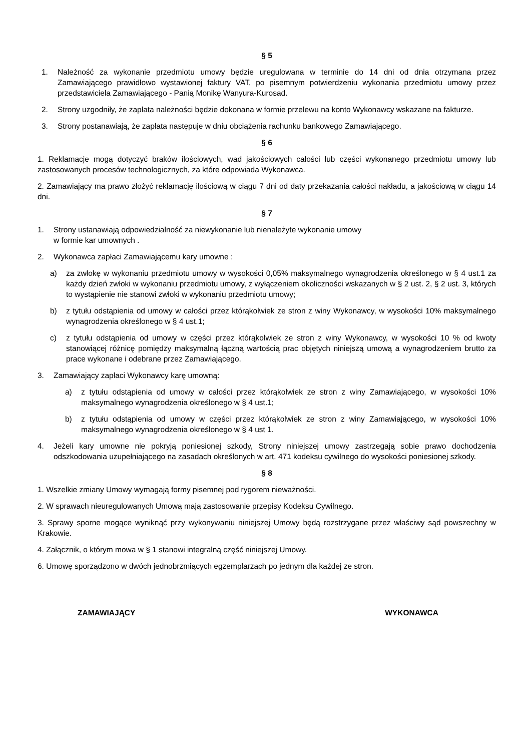§ 5
1. Należność za wykonanie przedmiotu umowy będzie uregulowana w terminie do 14 dni od dnia otrzymana przez Zamawiającego prawidłowo wystawionej faktury VAT, po pisemnym potwierdzeniu wykonania przedmiotu umowy przez przedstawiciela Zamawiającego - Panią Monikę Wanyura-Kurosad.
2. Strony uzgodniły, że zapłata należności będzie dokonana w formie przelewu na konto Wykonawcy wskazane na fakturze.
3. Strony postanawiają, że zapłata następuje w dniu obciążenia rachunku bankowego Zamawiającego.
§ 6
1. Reklamacje mogą dotyczyć braków ilościowych, wad jakościowych całości lub części wykonanego przedmiotu umowy lub zastosowanych procesów technologicznych, za które odpowiada Wykonawca.
2. Zamawiający ma prawo złożyć reklamację ilościową w ciągu 7 dni od daty przekazania całości nakładu, a jakościową w ciągu 14 dni.
§ 7
1. Strony ustanawiają odpowiedzialność za niewykonanie lub nienależyte wykonanie umowy
w formie kar umownych .
2. Wykonawca zapłaci Zamawiającemu kary umowne :
a) za zwłokę w wykonaniu przedmiotu umowy w wysokości 0,05% maksymalnego wynagrodzenia określonego w § 4 ust.1 za każdy dzień zwłoki w wykonaniu przedmiotu umowy, z wyłączeniem okoliczności wskazanych w § 2 ust. 2, § 2 ust. 3, których to wystąpienie nie stanowi zwłoki w wykonaniu przedmiotu umowy;
b) z tytułu odstąpienia od umowy w całości przez którąkolwiek ze stron z winy Wykonawcy, w wysokości 10% maksymalnego wynagrodzenia określonego w § 4 ust.1;
c) z tytułu odstąpienia od umowy w części przez którąkolwiek ze stron z winy Wykonawcy, w wysokości 10 % od kwoty stanowiącej różnicę pomiędzy maksymalną łączną wartością prac objętych niniejszą umową a wynagrodzeniem brutto za prace wykonane i odebrane przez Zamawiającego.
3. Zamawiający zapłaci Wykonawcy karę umowną:
a) z tytułu odstąpienia od umowy w całości przez którąkolwiek ze stron z winy Zamawiającego, w wysokości 10% maksymalnego wynagrodzenia określonego w § 4 ust.1;
b) z tytułu odstąpienia od umowy w części przez którąkolwiek ze stron z winy Zamawiającego, w wysokości 10% maksymalnego wynagrodzenia określonego w § 4 ust 1.
4. Jeżeli kary umowne nie pokryją poniesionej szkody, Strony niniejszej umowy zastrzegają sobie prawo dochodzenia odszkodowania uzupełniającego na zasadach określonych w art. 471 kodeksu cywilnego do wysokości poniesionej szkody.
§ 8
1. Wszelkie zmiany Umowy wymagają formy pisemnej pod rygorem nieważności.
2. W sprawach nieuregulowanych Umową mają zastosowanie przepisy Kodeksu Cywilnego.
3. Sprawy sporne mogące wyniknąć przy wykonywaniu niniejszej Umowy będą rozstrzygane przez właściwy sąd powszechny w Krakowie.
4. Załącznik, o którym mowa w § 1 stanowi integralną część niniejszej Umowy.
6. Umowę sporządzono w dwóch jednobrzmiących egzemplarzach po jednym dla każdej ze stron.
ZAMAWIAJĄCY WYKONAWCA